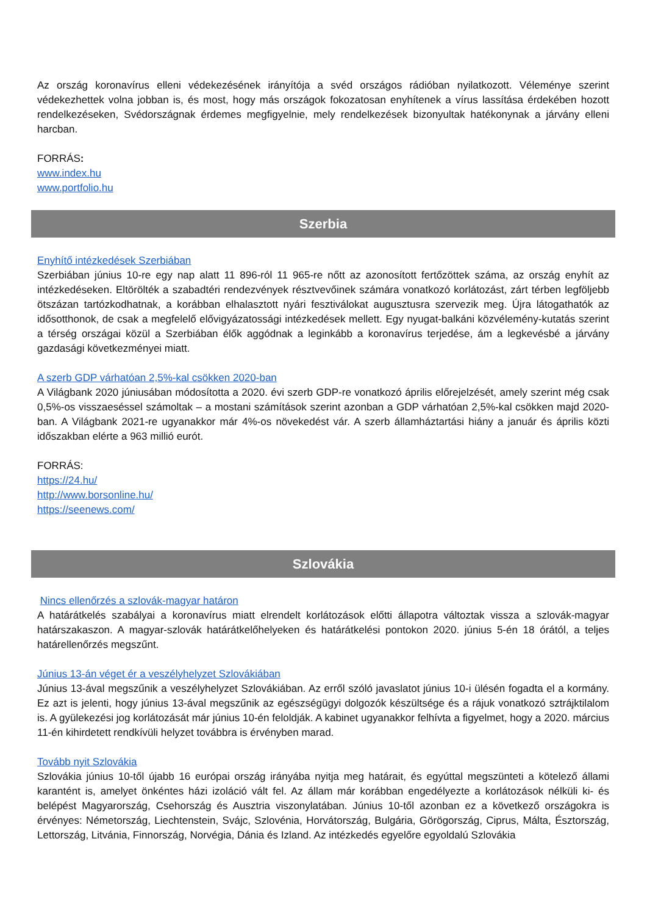Az ország koronavírus elleni védekezésének irányítója a svéd országos rádióban nyilatkozott. Véleménye szerint védekezhettek volna jobban is, és most, hogy más országok fokozatosan enyhítenek a vírus lassítása érdekében hozott rendelkezéseken, Svédországnak érdemes megfigyelnie, mely rendelkezések bizonyultak hatékonynak a járvány elleni harcban.
FORRÁS:
www.index.hu
www.portfolio.hu
Szerbia
Enyhítő intézkedések Szerbiában
Szerbiában június 10-re egy nap alatt 11 896-ról 11 965-re nőtt az azonosított fertőzöttek száma, az ország enyhít az intézkedéseken. Eltörölték a szabadtéri rendezvények résztvevőinek számára vonatkozó korlátozást, zárt térben legföljebb ötszázan tartózkodhatnak, a korábban elhalasztott nyári fesztiválokat augusztusra szervezik meg. Újra látogathatók az idősotthonok, de csak a megfelelő elővigyázatossági intézkedések mellett. Egy nyugat-balkáni közvélemény-kutatás szerint a térség országai közül a Szerbiában élők aggódnak a leginkább a koronavírus terjedése, ám a legkevésbé a járvány gazdasági következményei miatt.
A szerb GDP várhatóan 2,5%-kal csökken 2020-ban
A Világbank 2020 júniusában módosította a 2020. évi szerb GDP-re vonatkozó április előrejelzését, amely szerint még csak 0,5%-os visszaeséssel számoltak – a mostani számítások szerint azonban a GDP várhatóan 2,5%-kal csökken majd 2020-ban. A Világbank 2021-re ugyanakkor már 4%-os növekedést vár. A szerb államháztartási hiány a január és április közti időszakban elérte a 963 millió eurót.
FORRÁS:
https://24.hu/
http://www.borsonline.hu/
https://seenews.com/
Szlovákia
Nincs ellenőrzés a szlovák-magyar határon
A határátkelés szabályai a koronavírus miatt elrendelt korlátozások előtti állapotra változtak vissza a szlovák-magyar határszakaszon. A magyar-szlovák határátkelőhelyeken és határátkelési pontokon 2020. június 5-én 18 órától, a teljes határellenőrzés megszűnt.
Június 13-án véget ér a veszélyhelyzet Szlovákiában
Június 13-ával megszűnik a veszélyhelyzet Szlovákiában. Az erről szóló javaslatot június 10-i ülésén fogadta el a kormány. Ez azt is jelenti, hogy június 13-ával megszűnik az egészségügyi dolgozók készültsége és a rájuk vonatkozó sztrájktilalom is. A gyülekezési jog korlátozását már június 10-én feloldják. A kabinet ugyanakkor felhívta a figyelmet, hogy a 2020. március 11-én kihirdetett rendkívüli helyzet továbbra is érvényben marad.
Tovább nyit Szlovákia
Szlovákia június 10-től újabb 16 európai ország irányába nyitja meg határait, és egyúttal megszünteti a kötelező állami karantént is, amelyet önkéntes házi izoláció vált fel. Az állam már korábban engedélyezte a korlátozások nélküli ki- és belépést Magyarország, Csehország és Ausztria viszonylatában. Június 10-től azonban ez a következő országokra is érvényes: Németország, Liechtenstein, Svájc, Szlovénia, Horvátország, Bulgária, Görögország, Ciprus, Málta, Észtország, Lettország, Litvánia, Finnország, Norvégia, Dánia és Izland. Az intézkedés egyelőre egyoldalú Szlovákia